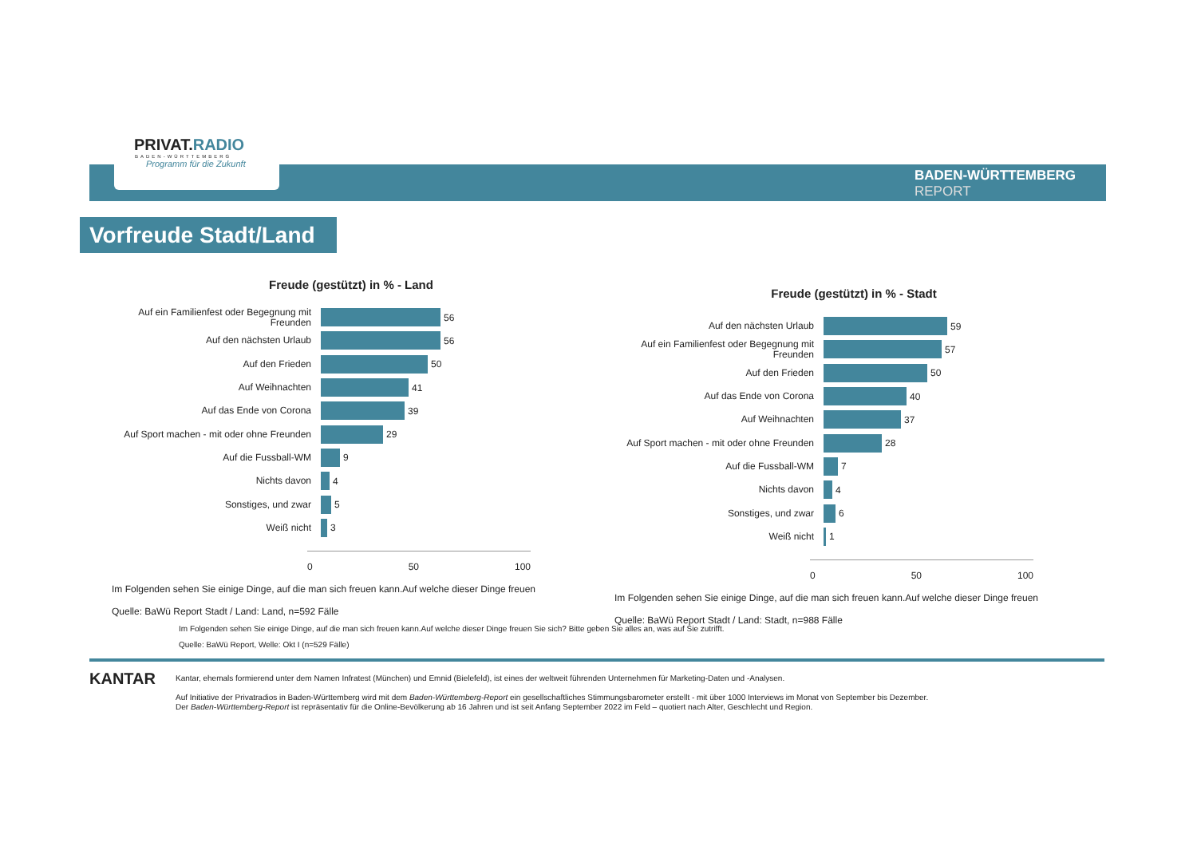PRIVAT.RADIO
BADEN-WÜRTTEMBERG
Programm für die Zukunft
BADEN-WÜRTTEMBERG
REPORT
Vorfreude Stadt/Land
Freude (gestützt) in % - Land
Auf ein Familienfest oder Begegnung mit Freunden
56
Auf den nächsten Urlaub
56
Auf den Frieden
50
Auf Weihnachten
41
Auf das Ende von Corona
39
Auf Sport machen - mit oder ohne Freunden
29
Auf die Fussball-WM
9
Nichts davon
4
Sonstiges, und zwar
5
Weiß nicht
3
0 50 100
Im Folgenden sehen Sie einige Dinge, auf die man sich freuen kann.Auf welche dieser Dinge freuen
Quelle: BaWü Report Stadt / Land: Land, n=592 Fälle
Freude (gestützt) in % - Stadt
Auf den nächsten Urlaub
59
Auf ein Familienfest oder Begegnung mit Freunden
57
Auf den Frieden
50
Auf das Ende von Corona
40
Auf Weihnachten
37
Auf Sport machen - mit oder ohne Freunden
28
Auf die Fussball-WM
7
Nichts davon
4
Sonstiges, und zwar
6
Weiß nicht
1
0 50 100
Im Folgenden sehen Sie einige Dinge, auf die man sich freuen kann.Auf welche dieser Dinge freuen
Quelle: BaWü Report Stadt / Land: Stadt, n=988 Fälle
Im Folgenden sehen Sie einige Dinge, auf die man sich freuen kann.Auf welche dieser Dinge freuen Sie sich? Bitte geben Sie alles an, was auf Sie zutrifft.
Quelle: BaWü Report, Welle: Okt I (n=529 Fälle)
KANTAR
Kantar, ehemals formierend unter dem Namen Infratest (München) und Emnid (Bielefeld), ist eines der weltweit führenden Unternehmen für Marketing-Daten und -Analysen.
Auf Initiative der Privatradios in Baden-Württemberg wird mit dem Baden-Württemberg-Report ein gesellschaftliches Stimmungsbarometer erstellt - mit über 1000 Interviews im Monat von September bis Dezember.
Der Baden-Württemberg-Report ist repräsentativ für die Online-Bevölkerung ab 16 Jahren und ist seit Anfang September 2022 im Feld – quotiert nach Alter, Geschlecht und Region.